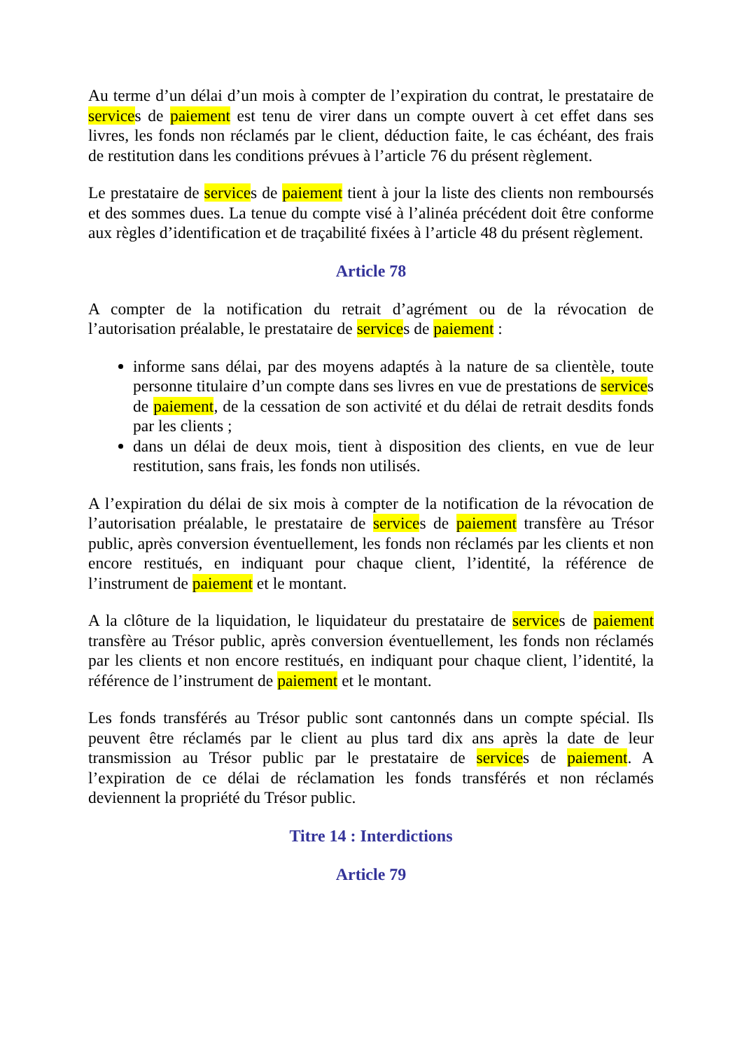Au terme d’un délai d’un mois à compter de l’expiration du contrat, le prestataire de services de paiement est tenu de virer dans un compte ouvert à cet effet dans ses livres, les fonds non réclamés par le client, déduction faite, le cas échéant, des frais de restitution dans les conditions prévues à l’article 76 du présent règlement.
Le prestataire de services de paiement tient à jour la liste des clients non remboursés et des sommes dues. La tenue du compte visé à l’alinéa précédent doit être conforme aux règles d’identification et de traçabilité fixées à l’article 48 du présent règlement.
Article 78
A compter de la notification du retrait d’agrément ou de la révocation de l’autorisation préalable, le prestataire de services de paiement :
informe sans délai, par des moyens adaptés à la nature de sa clientèle, toute personne titulaire d’un compte dans ses livres en vue de prestations de services de paiement, de la cessation de son activité et du délai de retrait desdits fonds par les clients ;
dans un délai de deux mois, tient à disposition des clients, en vue de leur restitution, sans frais, les fonds non utilisés.
A l’expiration du délai de six mois à compter de la notification de la révocation de l’autorisation préalable, le prestataire de services de paiement transfère au Trésor public, après conversion éventuellement, les fonds non réclamés par les clients et non encore restitués, en indiquant pour chaque client, l’identité, la référence de l’instrument de paiement et le montant.
A la clôture de la liquidation, le liquidateur du prestataire de services de paiement transfère au Trésor public, après conversion éventuellement, les fonds non réclamés par les clients et non encore restitués, en indiquant pour chaque client, l’identité, la référence de l’instrument de paiement et le montant.
Les fonds transférés au Trésor public sont cantonnés dans un compte spécial. Ils peuvent être réclamés par le client au plus tard dix ans après la date de leur transmission au Trésor public par le prestataire de services de paiement. A l’expiration de ce délai de réclamation les fonds transférés et non réclamés deviennent la propriété du Trésor public.
Titre 14 : Interdictions
Article 79